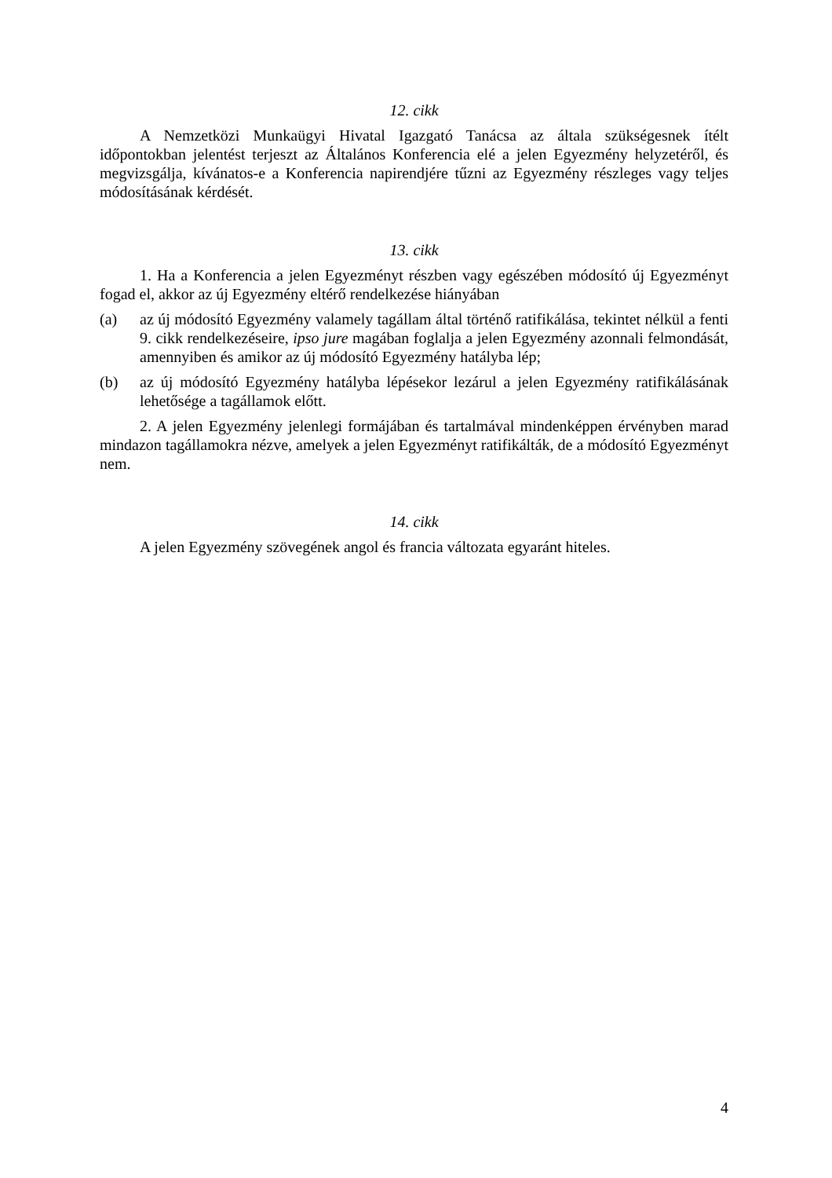12. cikk
A Nemzetközi Munkaügyi Hivatal Igazgató Tanácsa az általa szükségesnek ítélt időpontokban jelentést terjeszt az Általános Konferencia elé a jelen Egyezmény helyzetéről, és megvizsgálja, kívánatos-e a Konferencia napirendjére tűzni az Egyezmény részleges vagy teljes módosításának kérdését.
13. cikk
1. Ha a Konferencia a jelen Egyezményt részben vagy egészében módosító új Egyezményt fogad el, akkor az új Egyezmény eltérő rendelkezése hiányában
(a) az új módosító Egyezmény valamely tagállam által történő ratifikálása, tekintet nélkül a fenti 9. cikk rendelkezéseire, ipso jure magában foglalja a jelen Egyezmény azonnali felmondását, amennyiben és amikor az új módosító Egyezmény hatályba lép;
(b) az új módosító Egyezmény hatályba lépésekor lezárul a jelen Egyezmény ratifikálásának lehetősége a tagállamok előtt.
2. A jelen Egyezmény jelenlegi formájában és tartalmával mindenképpen érvényben marad mindazon tagállamokra nézve, amelyek a jelen Egyezményt ratifikálták, de a módosító Egyezményt nem.
14. cikk
A jelen Egyezmény szövegének angol és francia változata egyaránt hiteles.
4